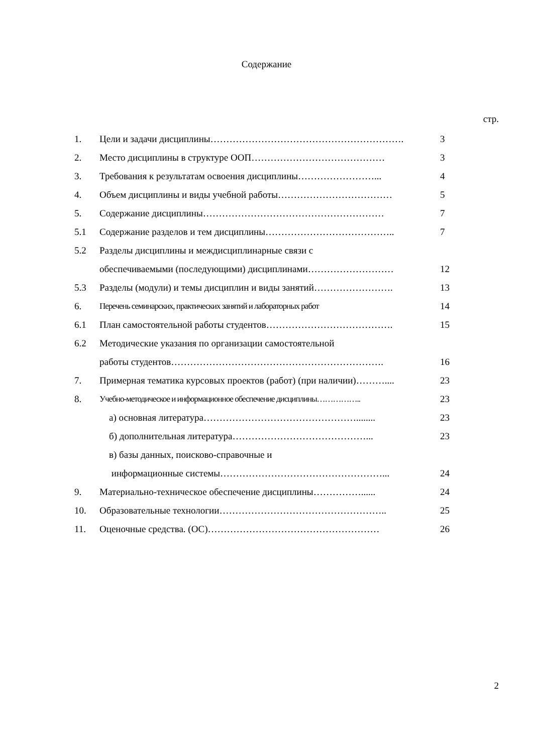Содержание
стр.
| 1. | Цели и задачи дисциплины……………………………………………………. | 3 |
| 2. | Место дисциплины в структуре ООП…………………………………… | 3 |
| 3. | Требования к результатам освоения дисциплины……………………... | 4 |
| 4. | Объем дисциплины и виды учебной работы……………………………… | 5 |
| 5. | Содержание дисциплины………………………………………………… | 7 |
| 5.1 | Содержание разделов и тем дисциплины………………………………….. | 7 |
| 5.2 | Разделы дисциплины и междисциплинарные связи с | |
| | обеспечиваемыми (последующими) дисциплинами……………………… | 12 |
| 5.3 | Разделы (модули) и темы дисциплин и виды занятий……………………. | 13 |
| 6. | Перечень семинарских, практических занятий и лабораторных работ | 14 |
| 6.1 | План самостоятельной работы студентов…………………………………. | 15 |
| 6.2 | Методические указания по организации самостоятельной | |
| | работы студентов…………………………………………………………. | 16 |
| 7. | Примерная тематика курсовых проектов (работ) (при наличии)……….... | 23 |
| 8. | Учебно-методическое и информационное обеспечение дисциплины…………….. | 23 |
| | а) основная литература…………………………………………........ | 23 |
| | б) дополнительная литература……………………………………... | 23 |
| | в) базы данных, поисково-справочные и | |
| | информационные системы……………………………………………... | 24 |
| 9. | Материально-техническое обеспечение дисциплины……………...... | 24 |
| 10. | Образовательные технологии…………………………………………….. | 25 |
| 11. | Оценочные средства. (ОС)……………………………………………… | 26 |
2